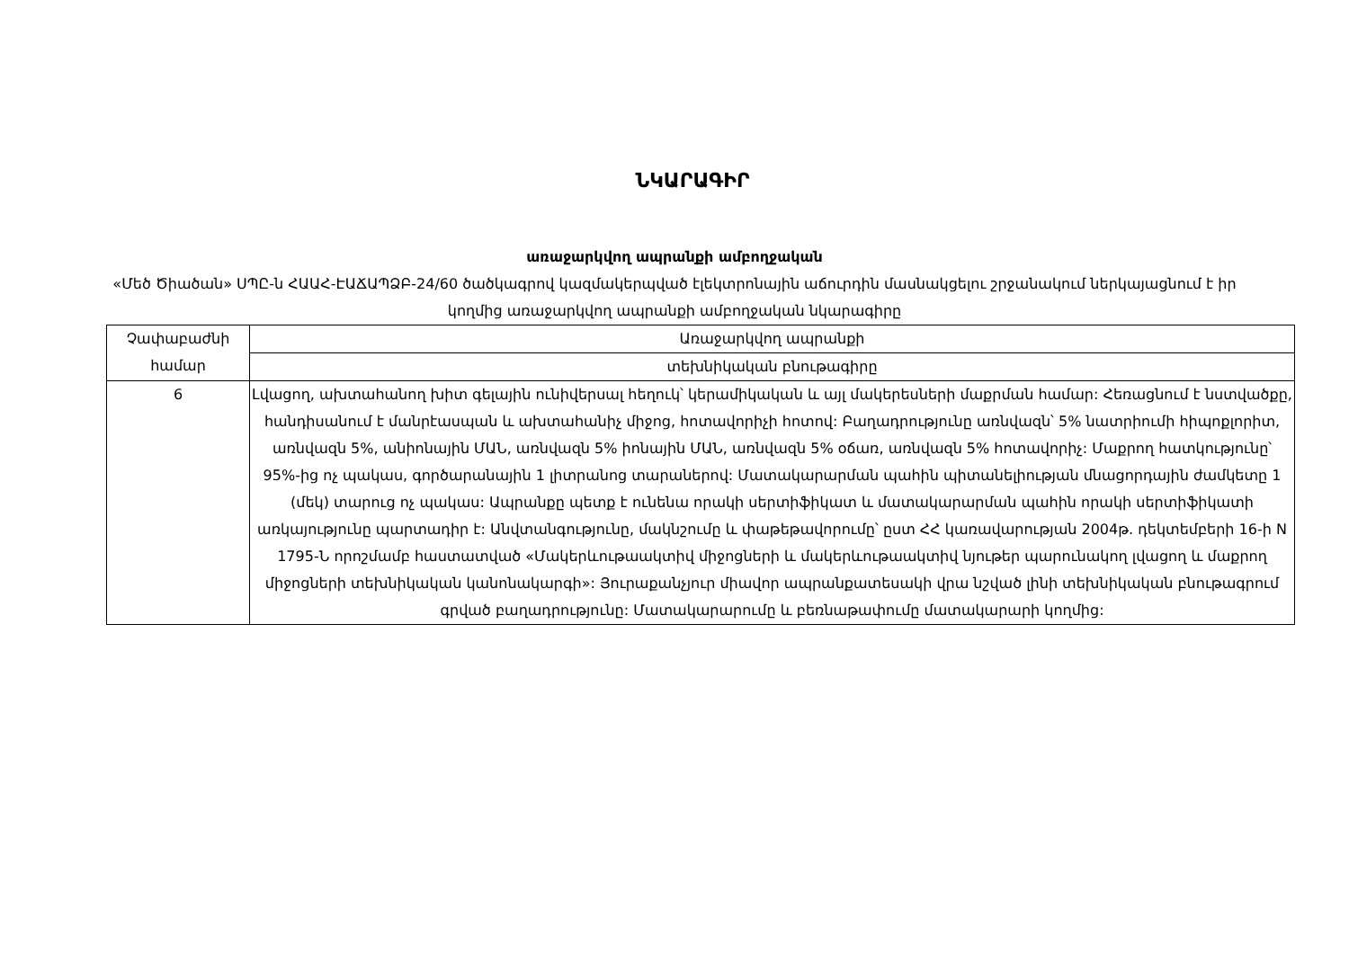ՆԿԱՐԱԳԻՐ
առաջարկվող ապրանքի ամբողջական
«Մեծ Ծիածան» ՍՊԸ-ն ՀԱԱՀ-ԷԱՃԱՊՁԲ-24/60 ծածկագրով կազմակերպված էլեկտրոնային աճուրդին մասնակցելու շրջանակում ներկայացնում է իր կողմից առաջարկվող ապրանքի ամբողջական նկարագիրը
| Չափաբաժնի համար | Առաջարկվող ապրանքի |
| | տեխնիկական բնութագիրը |
| 6 | Լվացող, ախտահանող խիտ գելային ունիվերսալ հեղուկ՝ կերամիկական և այլ մակերեսների մաքրման համար: Հեռացնում է նստվածքը, հանդիսանում է մանրէասպան և ախտահանիչ միջոց, հոտավորիչի հոտով: Բաղադրությունը առնվազն՝ 5% նատրիումի հիպոքլորիտ, առնվազն 5%, անիոնային ՄԱՆ, առնվազն 5% իոնային ՄԱՆ, առնվազն 5% օճառ, առնվազն 5% հոտավորիչ: Մաքրող հատկությունը՝ 95%-ից ոչ պակաս, գործարանային 1 լիտրանոց տարաներով: Մատակարարման պահին պիտանելիության մնացորդային ժամկետը 1 (մեկ) տարուց ոչ պակաս: Ապրանքը պետք է ունենա որակի սերտիֆիկատ և մատակարարման պահին որակի սերտիֆիկատի առկայությունը պարտադիր է: Անվտանգությունը, մակնշումը և փաթեթավորումը՝ ըստ ՀՀ կառավարության 2004թ. դեկտեմբերի 16-ի N 1795-Ն որոշմամբ հաստատված «Մակերևութաակտիվ միջոցների և մակերևութաակտիվ նյութեր պարունակող լվացող և մաքրող միջոցների տեխնիկական կանոնակարգի»: Յուրաքանչյուր միավոր ապրանքատեսակի վրա նշված լինի տեխնիկական բնութագրում գրված բաղադրությունը: Մատակարարումը և բեռնաթափումը մատակարարի կողմից: |